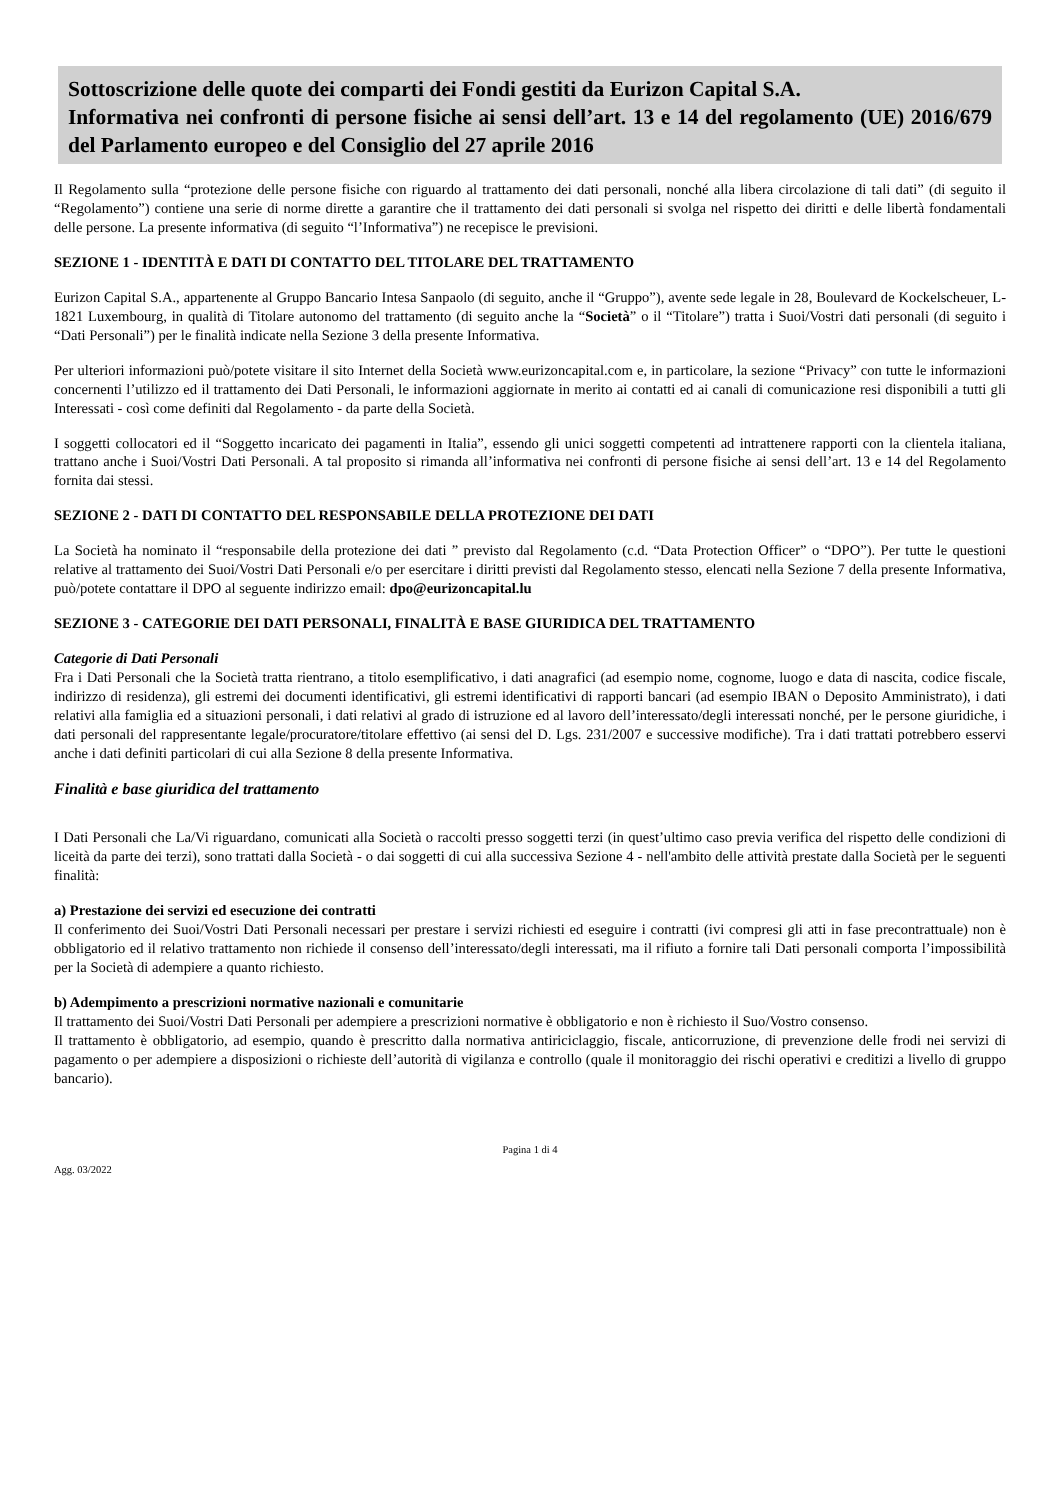Sottoscrizione delle quote dei comparti dei Fondi gestiti da Eurizon Capital S.A.
Informativa nei confronti di persone fisiche ai sensi dell’art. 13 e 14 del regolamento (UE) 2016/679 del Parlamento europeo e del Consiglio del 27 aprile 2016
Il Regolamento sulla “protezione delle persone fisiche con riguardo al trattamento dei dati personali, nonché alla libera circolazione di tali dati” (di seguito il “Regolamento”) contiene una serie di norme dirette a garantire che il trattamento dei dati personali si svolga nel rispetto dei diritti e delle libertà fondamentali delle persone. La presente informativa (di seguito “l’Informativa”) ne recepisce le previsioni.
SEZIONE 1 - IDENTITÀ E DATI DI CONTATTO DEL TITOLARE DEL TRATTAMENTO
Eurizon Capital S.A., appartenente al Gruppo Bancario Intesa Sanpaolo (di seguito, anche il “Gruppo”), avente sede legale in 28, Boulevard de Kockelscheuer, L-1821 Luxembourg, in qualità di Titolare autonomo del trattamento (di seguito anche la “Società” o il “Titolare”) tratta i Suoi/Vostri dati personali (di seguito i “Dati Personali”) per le finalità indicate nella Sezione 3 della presente Informativa.
Per ulteriori informazioni può/potete visitare il sito Internet della Società www.eurizoncapital.com e, in particolare, la sezione “Privacy” con tutte le informazioni concernenti l’utilizzo ed il trattamento dei Dati Personali, le informazioni aggiornate in merito ai contatti ed ai canali di comunicazione resi disponibili a tutti gli Interessati - così come definiti dal Regolamento - da parte della Società.
I soggetti collocatori ed il “Soggetto incaricato dei pagamenti in Italia”, essendo gli unici soggetti competenti ad intrattenere rapporti con la clientela italiana, trattano anche i Suoi/Vostri Dati Personali. A tal proposito si rimanda all’informativa nei confronti di persone fisiche ai sensi dell’art. 13 e 14 del Regolamento fornita dai stessi.
SEZIONE 2 - DATI DI CONTATTO DEL RESPONSABILE DELLA PROTEZIONE DEI DATI
La Società ha nominato il “responsabile della protezione dei dati ” previsto dal Regolamento (c.d. “Data Protection Officer” o “DPO”). Per tutte le questioni relative al trattamento dei Suoi/Vostri Dati Personali e/o per esercitare i diritti previsti dal Regolamento stesso, elencati nella Sezione 7 della presente Informativa, può/potete contattare il DPO al seguente indirizzo email: dpo@eurizoncapital.lu
SEZIONE 3 - CATEGORIE DEI DATI PERSONALI, FINALITÀ E BASE GIURIDICA DEL TRATTAMENTO
Categorie di Dati Personali
Fra i Dati Personali che la Società tratta rientrano, a titolo esemplificativo, i dati anagrafici (ad esempio nome, cognome, luogo e data di nascita, codice fiscale, indirizzo di residenza), gli estremi dei documenti identificativi, gli estremi identificativi di rapporti bancari (ad esempio IBAN o Deposito Amministrato), i dati relativi alla famiglia ed a situazioni personali, i dati relativi al grado di istruzione ed al lavoro dell’interessato/degli interessati nonché, per le persone giuridiche, i dati personali del rappresentante legale/procuratore/titolare effettivo (ai sensi del D. Lgs. 231/2007 e successive modifiche). Tra i dati trattati potrebbero esservi anche i dati definiti particolari di cui alla Sezione 8 della presente Informativa.
Finalità e base giuridica del trattamento
I Dati Personali che La/Vi riguardano, comunicati alla Società o raccolti presso soggetti terzi (in quest’ultimo caso previa verifica del rispetto delle condizioni di liceità da parte dei terzi), sono trattati dalla Società - o dai soggetti di cui alla successiva Sezione 4 - nell'ambito delle attività prestate dalla Società per le seguenti finalità:
a) Prestazione dei servizi ed esecuzione dei contratti
Il conferimento dei Suoi/Vostri Dati Personali necessari per prestare i servizi richiesti ed eseguire i contratti (ivi compresi gli atti in fase precontrattuale) non è obbligatorio ed il relativo trattamento non richiede il consenso dell’interessato/degli interessati, ma il rifiuto a fornire tali Dati personali comporta l’impossibilità per la Società di adempiere a quanto richiesto.
b) Adempimento a prescrizioni normative nazionali e comunitarie
Il trattamento dei Suoi/Vostri Dati Personali per adempiere a prescrizioni normative è obbligatorio e non è richiesto il Suo/Vostro consenso.
Il trattamento è obbligatorio, ad esempio, quando è prescritto dalla normativa antiriciclaggio, fiscale, anticorruzione, di prevenzione delle frodi nei servizi di pagamento o per adempiere a disposizioni o richieste dell’autorità di vigilanza e controllo (quale il monitoraggio dei rischi operativi e creditizi a livello di gruppo bancario).
Pagina 1 di 4
Agg. 03/2022